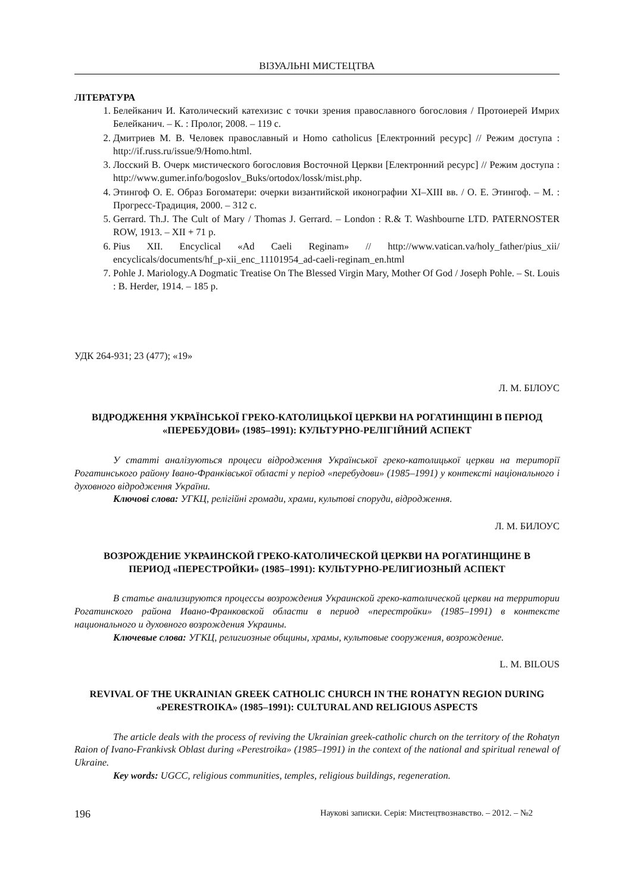ВІЗУАЛЬНІ МИСТЕЦТВА
ЛІТЕРАТУРА
1. Белейканич И. Католический катехизис с точки зрения православного богословия / Протоиерей Имрих Белейканич. – К. : Пролог, 2008. – 119 с.
2. Дмитриев М. В. Человек православный и Homo catholicus [Електронний ресурс] // Режим доступа : http://if.russ.ru/issue/9/Homo.html.
3. Лосский В. Очерк мистического богословия Восточной Церкви [Електронний ресурс] // Режим доступа : http://www.gumer.info/bogoslov_Buks/ortodox/lossk/mist.php.
4. Этингоф О. Е. Образ Богоматери: очерки византийской иконографии XI–XIII вв. / О. Е. Этингоф. – М. : Прогресс-Традиция, 2000. – 312 с.
5. Gerrard. Th.J. The Cult of Mary / Thomas J. Gerrard. – London : R.& T. Washbourne LTD. PATERNOSTER ROW, 1913. – XII + 71 p.
6. Pius XII. Encyclical «Ad Caeli Reginam» // http://www.vatican.va/holy_father/pius_xii/ encyclicals/documents/hf_p-xii_enc_11101954_ad-caeli-reginam_en.html
7. Pohle J. Mariology.A Dogmatic Treatise On The Blessed Virgin Mary, Mother Of God / Joseph Pohle. – St. Louis : B. Herder, 1914. – 185 p.
УДК 264-931; 23 (477); «19»
Л. М. БІЛОУС
ВІДРОДЖЕННЯ УКРАЇНСЬКОЇ ГРЕКО-КАТОЛИЦЬКОЇ ЦЕРКВИ НА РОГАТИНЩИНІ В ПЕРІОД «ПЕРЕБУДОВИ» (1985–1991): КУЛЬТУРНО-РЕЛІГІЙНИЙ АСПЕКТ
У статті аналізуються процеси відродження Української греко-католицької церкви на території Рогатинського району Івано-Франківської області у період «перебудови» (1985–1991) у контексті національного і духовного відродження України.
Ключові слова: УГКЦ, релігійні громади, храми, культові споруди, відродження.
Л. М. БИЛОУС
ВОЗРОЖДЕНИЕ УКРАИНСКОЙ ГРЕКО-КАТОЛИЧЕСКОЙ ЦЕРКВИ НА РОГАТИНЩИНЕ В ПЕРИОД «ПЕРЕСТРОЙКИ» (1985–1991): КУЛЬТУРНО-РЕЛИГИОЗНЫЙ АСПЕКТ
В статье анализируются процессы возрождения Украинской греко-католической церкви на территории Рогатинского района Ивано-Франковской области в период «перестройки» (1985–1991) в контексте национального и духовного возрождения Украины.
Ключевые слова: УГКЦ, религиозные общины, храмы, культовые сооружения, возрождение.
L. M. BILOUS
REVIVAL OF THE UKRAINIAN GREEK CATHOLIC CHURCH IN THE ROHATYN REGION DURING «PERESTROIKA» (1985–1991): CULTURAL AND RELIGIOUS ASPECTS
The article deals with the process of reviving the Ukrainian greek-catholic church on the territory of the Rohatyn Raion of Ivano-Frankivsk Oblast during «Perestroika» (1985–1991) in the context of the national and spiritual renewal of Ukraine.
Key words: UGCC, religious communities, temples, religious buildings, regeneration.
196 Наукові записки. Серія: Мистецтвознавство. – 2012. – №2